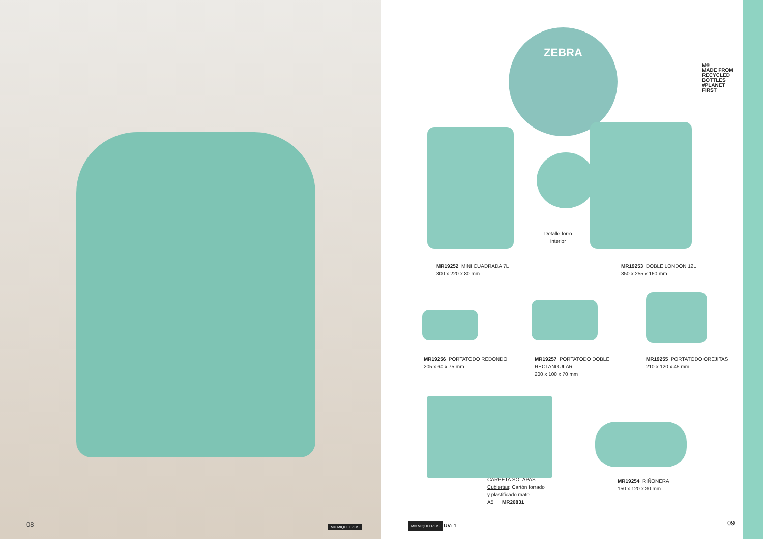08 M® MIQUELRIUS
ZEBRA
M®
MADE FROM
RECYCLED
BOTTLES
#PLANET
FIRST
Detalle forro
interior
MR19252 MINI CUADRADA 7L
300 x 220 x 80 mm
MR19253 DOBLE LONDON 12L
350 x 255 x 160 mm
MR19256 PORTATODO REDONDO
205 x 60 x 75 mm
MR19257 PORTATODO DOBLE
RECTANGULAR
200 x 100 x 70 mm
MR19255 PORTATODO OREJITAS
210 x 120 x 45 mm
CARPETA SOLAPAS
Cubiertas: Cartón forrado
y plastificado mate.
A5 MR20831
MR19254 RIÑONERA
150 x 120 x 30 mm
M® MIQUELRIUS UV: 1 09